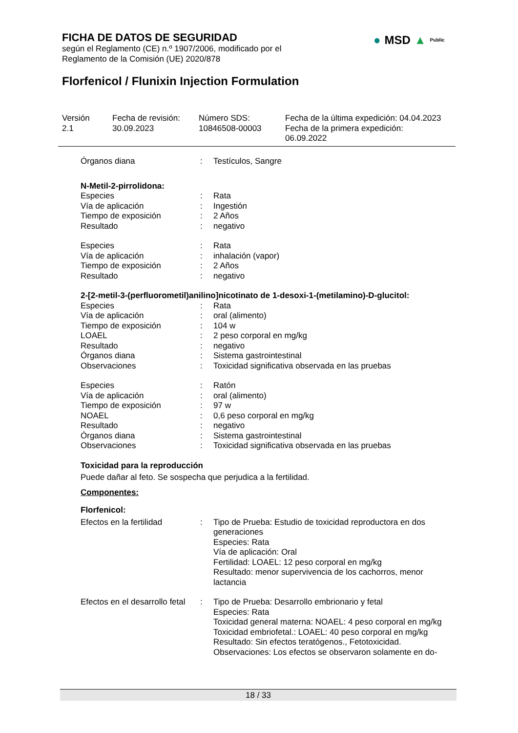FICHA DE DATOS DE SEGURIDAD
según el Reglamento (CE) n.º 1907/2006, modificado por el
Reglamento de la Comisión (UE) 2020/878
● MSD ▲ Public
Florfenicol / Flunixin Injection Formulation
Versión
2.1
Fecha de revisión:
30.09.2023
Número SDS:
10846508-00003
Fecha de la última expedición: 04.04.2023
Fecha de la primera expedición:
06.09.2022
Órganos diana : Testículos, Sangre
N-Metil-2-pirrolidona:
Especies : Rata
Vía de aplicación : Ingestión
Tiempo de exposición : 2 Años
Resultado : negativo
Especies : Rata
Vía de aplicación : inhalación (vapor)
Tiempo de exposición : 2 Años
Resultado : negativo
2-[2-metil-3-(perfluorometil)anilino]nicotinato de 1-desoxi-1-(metilamino)-D-glucitol:
Especies : Rata
Vía de aplicación : oral (alimento)
Tiempo de exposición : 104 w
LOAEL : 2 peso corporal en mg/kg
Resultado : negativo
Órganos diana : Sistema gastrointestinal
Observaciones : Toxicidad significativa observada en las pruebas
Especies : Ratón
Vía de aplicación : oral (alimento)
Tiempo de exposición : 97 w
NOAEL : 0,6 peso corporal en mg/kg
Resultado : negativo
Órganos diana : Sistema gastrointestinal
Observaciones : Toxicidad significativa observada en las pruebas
Toxicidad para la reproducción
Puede dañar al feto. Se sospecha que perjudica a la fertilidad.
Componentes:
Florfenicol:
Efectos en la fertilidad : Tipo de Prueba: Estudio de toxicidad reproductora en dos generaciones
Especies: Rata
Vía de aplicación: Oral
Fertilidad: LOAEL: 12 peso corporal en mg/kg
Resultado: menor supervivencia de los cachorros, menor lactancia
Efectos en el desarrollo fetal
: Tipo de Prueba: Desarrollo embrionario y fetal
Especies: Rata
Toxicidad general materna: NOAEL: 4 peso corporal en mg/kg
Toxicidad embriofetal.: LOAEL: 40 peso corporal en mg/kg
Resultado: Sin efectos teratógenos., Fetotoxicidad.
Observaciones: Los efectos se observaron solamente en do-
18 / 33